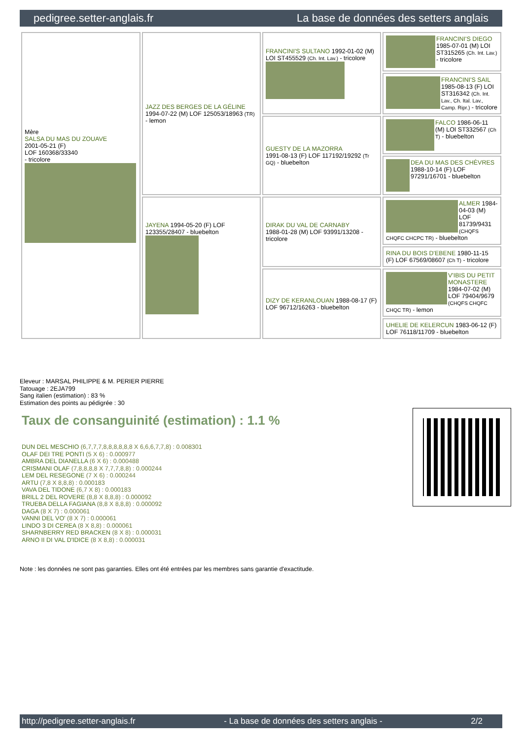pedigree.setter-anglais.fr La base de données des setters anglais
| Mère SALSA DU MAS DU ZOUAVE 2001-05-21 (F) LOF 160368/33340 - tricolore | JAZZ DES BERGES DE LA GÉLINE 1994-07-22 (M) LOF 125053/18963 (TR) - lemon | FRANCINI'S SULTANO 1992-01-02 (M) LOI ST455529 (Ch. Int. Lav.) - tricolore | FRANCINI'S DIEGO 1985-07-01 (M) LOI ST315265 (Ch. Int. Lav.) - tricolore |
| | | | FRANCINI'S SAIL 1985-08-13 (F) LOI ST316342 (Ch. Int. Lav., Ch. Ital. Lav., Camp. Ripr.) - tricolore |
| | | GUESTY DE LA MAZORRA 1991-08-13 (F) LOF 117192/19292 (Tr GQ) - bluebelton | FALCO 1986-06-11 (M) LOI ST332567 (Ch T) - bluebelton |
| | | | DEA DU MAS DES CHÈVRES 1988-10-14 (F) LOF 97291/16701 - bluebelton |
| | JAYENA 1994-05-20 (F) LOF 123355/28407 - bluebelton | DIRAK DU VAL DE CARNABY 1988-01-28 (M) LOF 93991/13208 - tricolore | ALMER 1984-04-03 (M) LOF 81739/9431 (CHQFS CHQFC CHCPC TR) - bluebelton |
| | | | RINA DU BOIS D'EBENE 1980-11-15 (F) LOF 67569/08607 (Ch T) - tricolore |
| | | DIZY DE KERANLOUAN 1988-08-17 (F) LOF 96712/16263 - bluebelton | V'IBIS DU PETIT MONASTERE 1984-07-02 (M) LOF 79404/9679 (CHQFS CHQFC CHQC TR) - lemon |
| | | | UHELIE DE KELERCUN 1983-06-12 (F) LOF 76118/11709 - bluebelton |
Eleveur : MARSAL PHILIPPE & M. PERIER PIERRE
Tatouage : 2EJA799
Sang italien (estimation) : 83 %
Estimation des points au pédigrée : 30
Taux de consanguinité (estimation) : 1.1 %
DUN DEL MESCHIO (6,7,7,7,8,8,8,8,8,8 X 6,6,6,7,7,8) : 0.008301
OLAF DEI TRE PONTI (5 X 6) : 0.000977
AMBRA DEL DIANELLA (6 X 6) : 0.000488
CRISMANI OLAF (7,8,8,8,8 X 7,7,7,8,8) : 0.000244
LEM DEL RESEGONE (7 X 6) : 0.000244
ARTU (7,8 X 8,8,8) : 0.000183
VAVA DEL TIDONE (6,7 X 8) : 0.000183
BRILL 2 DEL ROVERE (8,8 X 8,8,8) : 0.000092
TRUEBA DELLA FAGIANA (8,8 X 8,8,8) : 0.000092
DAGA (8 X 7) : 0.000061
VANNI DEL VO' (8 X 7) : 0.000061
LINDO 3 DI CEREA (8 X 8,8) : 0.000061
SHARNBERRY RED BRACKEN (8 X 8) : 0.000031
ARNO II DI VAL D'IDICE (8 X 8,8) : 0.000031
Note : les données ne sont pas garanties. Elles ont été entrées par les membres sans garantie d'exactitude.
http://pedigree.setter-anglais.fr - La base de données des setters anglais - 2/2